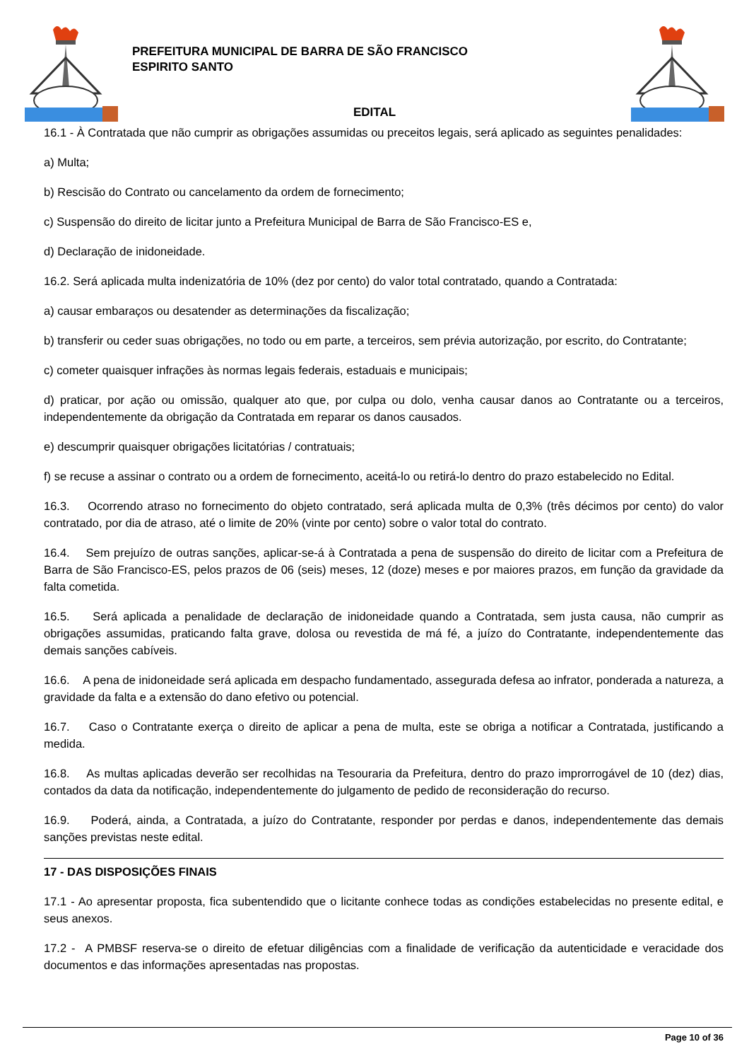PREFEITURA MUNICIPAL DE BARRA DE SÃO FRANCISCO
ESPIRITO SANTO
EDITAL
16.1 - À Contratada que não cumprir as obrigações assumidas ou preceitos legais, será aplicado as seguintes penalidades:
a) Multa;
b) Rescisão do Contrato ou cancelamento da ordem de fornecimento;
c) Suspensão do direito de licitar junto a Prefeitura Municipal de Barra de São Francisco-ES e,
d) Declaração de inidoneidade.
16.2. Será aplicada multa indenizatória de 10% (dez por cento) do valor total contratado, quando a Contratada:
a) causar embaraços ou desatender as determinações da fiscalização;
b) transferir ou ceder suas obrigações, no todo ou em parte, a terceiros, sem prévia autorização, por escrito, do Contratante;
c) cometer quaisquer infrações às normas legais federais, estaduais e municipais;
d) praticar, por ação ou omissão, qualquer ato que, por culpa ou dolo, venha causar danos ao Contratante ou a terceiros, independentemente da obrigação da Contratada em reparar os danos causados.
e) descumprir quaisquer obrigações licitatórias / contratuais;
f) se recuse a assinar o contrato ou a ordem de fornecimento, aceitá-lo ou retirá-lo dentro do prazo estabelecido no Edital.
16.3. Ocorrendo atraso no fornecimento do objeto contratado, será aplicada multa de 0,3% (três décimos por cento) do valor contratado, por dia de atraso, até o limite de 20% (vinte por cento) sobre o valor total do contrato.
16.4. Sem prejuízo de outras sanções, aplicar-se-á à Contratada a pena de suspensão do direito de licitar com a Prefeitura de Barra de São Francisco-ES, pelos prazos de 06 (seis) meses, 12 (doze) meses e por maiores prazos, em função da gravidade da falta cometida.
16.5. Será aplicada a penalidade de declaração de inidoneidade quando a Contratada, sem justa causa, não cumprir as obrigações assumidas, praticando falta grave, dolosa ou revestida de má fé, a juízo do Contratante, independentemente das demais sanções cabíveis.
16.6. A pena de inidoneidade será aplicada em despacho fundamentado, assegurada defesa ao infrator, ponderada a natureza, a gravidade da falta e a extensão do dano efetivo ou potencial.
16.7. Caso o Contratante exerça o direito de aplicar a pena de multa, este se obriga a notificar a Contratada, justificando a medida.
16.8. As multas aplicadas deverão ser recolhidas na Tesouraria da Prefeitura, dentro do prazo improrrogável de 10 (dez) dias, contados da data da notificação, independentemente do julgamento de pedido de reconsideração do recurso.
16.9. Poderá, ainda, a Contratada, a juízo do Contratante, responder por perdas e danos, independentemente das demais sanções previstas neste edital.
17 - DAS DISPOSIÇÕES FINAIS
17.1 - Ao apresentar proposta, fica subentendido que o licitante conhece todas as condições estabelecidas no presente edital, e seus anexos.
17.2 - A PMBSF reserva-se o direito de efetuar diligências com a finalidade de verificação da autenticidade e veracidade dos documentos e das informações apresentadas nas propostas.
Page 10 of 36